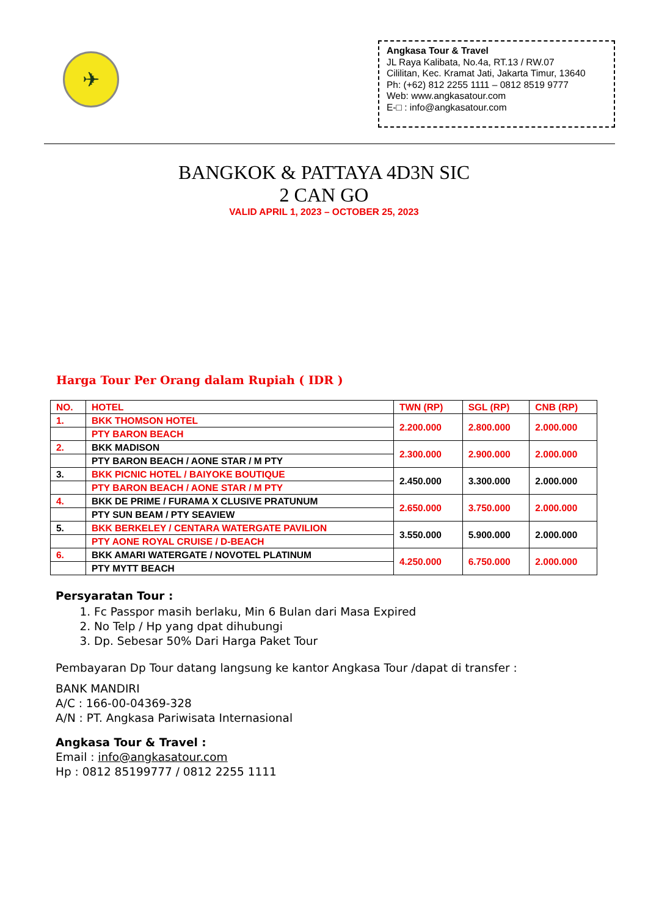✈
Angkasa Tour & Travel
JL Raya Kalibata, No.4a, RT.13 / RW.07
Cililitan, Kec. Kramat Jati, Jakarta Timur, 13640
Ph: (+62) 812 2255 1111 – 0812 8519 9777
Web: www.angkasatour.com
E-□ : info@angkasatour.com
BANGKOK & PATTAYA 4D3N SIC
2 CAN GO
VALID APRIL 1, 2023 – OCTOBER 25, 2023
Harga Tour Per Orang dalam Rupiah ( IDR )
| NO. | HOTEL | TWN (RP) | SGL (RP) | CNB (RP) |
| --- | --- | --- | --- | --- |
| 1. | BKK THOMSON HOTEL | 2.200.000 | 2.800.000 | 2.000.000 |
| | PTY BARON BEACH | | | |
| 2. | BKK MADISON | 2.300.000 | 2.900.000 | 2.000.000 |
| | PTY BARON BEACH / AONE STAR / M PTY | | | |
| 3. | BKK PICNIC HOTEL / BAIYOKE BOUTIQUE | 2.450.000 | 3.300.000 | 2.000.000 |
| | PTY BARON BEACH / AONE STAR / M PTY | | | |
| 4. | BKK DE PRIME / FURAMA X CLUSIVE PRATUNUM | 2.650.000 | 3.750.000 | 2.000.000 |
| | PTY SUN BEAM / PTY SEAVIEW | | | |
| 5. | BKK BERKELEY / CENTARA WATERGATE PAVILION | 3.550.000 | 5.900.000 | 2.000.000 |
| | PTY AONE ROYAL CRUISE / D-BEACH | | | |
| 6. | BKK AMARI WATERGATE / NOVOTEL PLATINUM | 4.250.000 | 6.750.000 | 2.000.000 |
| | PTY MYTT BEACH | | | |
Persyaratan Tour :
1. Fc Passpor masih berlaku, Min 6 Bulan dari Masa Expired
2. No Telp / Hp yang dpat dihubungi
3. Dp. Sebesar 50% Dari Harga Paket Tour
Pembayaran Dp Tour datang langsung ke kantor Angkasa Tour /dapat di transfer :
BANK MANDIRI
A/C : 166-00-04369-328
A/N : PT. Angkasa Pariwisata Internasional
Angkasa Tour & Travel :
Email : info@angkasatour.com
Hp : 0812 85199777 / 0812 2255 1111